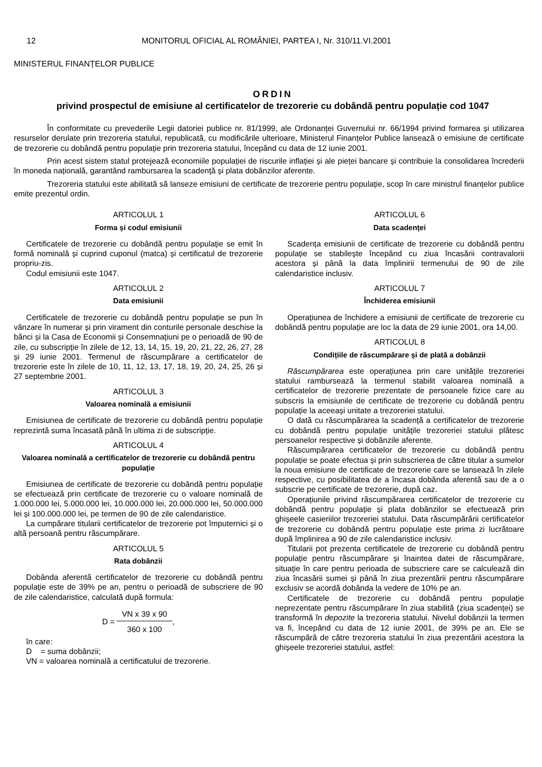12 MONITORUL OFICIAL AL ROMÂNIEI, PARTEA I, Nr. 310/11.VI.2001
MINISTERUL FINANȚELOR PUBLICE
ORDIN
privind prospectul de emisiune al certificatelor de trezorerie cu dobândă pentru populație cod 1047
În conformitate cu prevederile Legii datoriei publice nr. 81/1999, ale Ordonanței Guvernului nr. 66/1994 privind formarea și utilizarea resurselor derulate prin trezoreria statului, republicată, cu modificările ulterioare, Ministerul Finanțelor Publice lansează o emisiune de certificate de trezorerie cu dobândă pentru populație prin trezoreria statului, începând cu data de 12 iunie 2001.
Prin acest sistem statul protejează economiile populației de riscurile inflației și ale pieței bancare și contribuie la consolidarea încrederii în moneda națională, garantând rambursarea la scadență și plata dobânzilor aferente.
Trezoreria statului este abilitată să lanseze emisiuni de certificate de trezorerie pentru populație, scop în care ministrul finanțelor publice emite prezentul ordin.
ARTICOLUL 1
Forma și codul emisiunii
Certificatele de trezorerie cu dobândă pentru populație se emit în formă nominală și cuprind cuponul (matca) și certificatul de trezorerie propriu-zis.
Codul emisiunii este 1047.
ARTICOLUL 2
Data emisiunii
Certificatele de trezorerie cu dobândă pentru populație se pun în vânzare în numerar și prin virament din conturile personale deschise la bănci și la Casa de Economii și Consemnațiuni pe o perioadă de 90 de zile, cu subscripție în zilele de 12, 13, 14, 15, 19, 20, 21, 22, 26, 27, 28 și 29 iunie 2001. Termenul de răscumpărare a certificatelor de trezorerie este în zilele de 10, 11, 12, 13, 17, 18, 19, 20, 24, 25, 26 și 27 septembrie 2001.
ARTICOLUL 3
Valoarea nominală a emisiunii
Emisiunea de certificate de trezorerie cu dobândă pentru populație reprezintă suma încasată până în ultima zi de subscripție.
ARTICOLUL 4
Valoarea nominală a certificatelor de trezorerie cu dobândă pentru populație
Emisiunea de certificate de trezorerie cu dobândă pentru populație se efectuează prin certificate de trezorerie cu o valoare nominală de 1.000.000 lei, 5.000.000 lei, 10.000.000 lei, 20.000.000 lei, 50.000.000 lei și 100.000.000 lei, pe termen de 90 de zile calendaristice.
La cumpărare titularii certificatelor de trezorerie pot împuternici și o altă persoană pentru răscumpărare.
ARTICOLUL 5
Rata dobânzii
Dobânda aferentă certificatelor de trezorerie cu dobândă pentru populație este de 39% pe an, pentru o perioadă de subscriere de 90 de zile calendaristice, calculată după formula:
D = VN x 39 x 90 360 x 100,
în care:
D = suma dobânzii;
VN = valoarea nominală a certificatului de trezorerie.
ARTICOLUL 6
Data scadenței
Scadența emisiunii de certificate de trezorerie cu dobândă pentru populație se stabilește începând cu ziua încasării contravalorii acestora și până la data împlinirii termenului de 90 de zile calendaristice inclusiv.
ARTICOLUL 7
Închiderea emisiunii
Operațiunea de închidere a emisiunii de certificate de trezorerie cu dobândă pentru populație are loc la data de 29 iunie 2001, ora 14,00.
ARTICOLUL 8
Condițiile de răscumpărare și de plată a dobânzii
Răscumpărarea este operațiunea prin care unitățile trezoreriei statului rambursează la termenul stabilit valoarea nominală a certificatelor de trezorerie prezentate de persoanele fizice care au subscris la emisiunile de certificate de trezorerie cu dobândă pentru populație la aceeași unitate a trezoreriei statului.
O dată cu răscumpărarea la scadență a certificatelor de trezorerie cu dobândă pentru populație unitățile trezoreriei statului plătesc persoanelor respective și dobânzile aferente.
Răscumpărarea certificatelor de trezorerie cu dobândă pentru populație se poate efectua și prin subscrierea de către titular a sumelor la noua emisiune de certificate de trezorerie care se lansează în zilele respective, cu posibilitatea de a încasa dobânda aferentă sau de a o subscrie pe certificate de trezorerie, după caz.
Operațiunile privind răscumpărarea certificatelor de trezorerie cu dobândă pentru populație și plata dobânzilor se efectuează prin ghișeele casieriilor trezoreriei statului. Data răscumpărării certificatelor de trezorerie cu dobândă pentru populație este prima zi lucrătoare după împlinirea a 90 de zile calendaristice inclusiv.
Titularii pot prezenta certificatele de trezorerie cu dobândă pentru populație pentru răscumpărare și înaintea datei de răscumpărare, situație în care pentru perioada de subscriere care se calculează din ziua încasării sumei și până în ziua prezentării pentru răscumpărare exclusiv se acordă dobânda la vedere de 10% pe an.
Certificatele de trezorerie cu dobândă pentru populație neprezentate pentru răscumpărare în ziua stabilită (ziua scadenței) se transformă în depozite la trezoreria statului. Nivelul dobânzii la termen va fi, începând cu data de 12 iunie 2001, de 39% pe an. Ele se răscumpără de către trezoreria statului în ziua prezentării acestora la ghișeele trezoreriei statului, astfel: